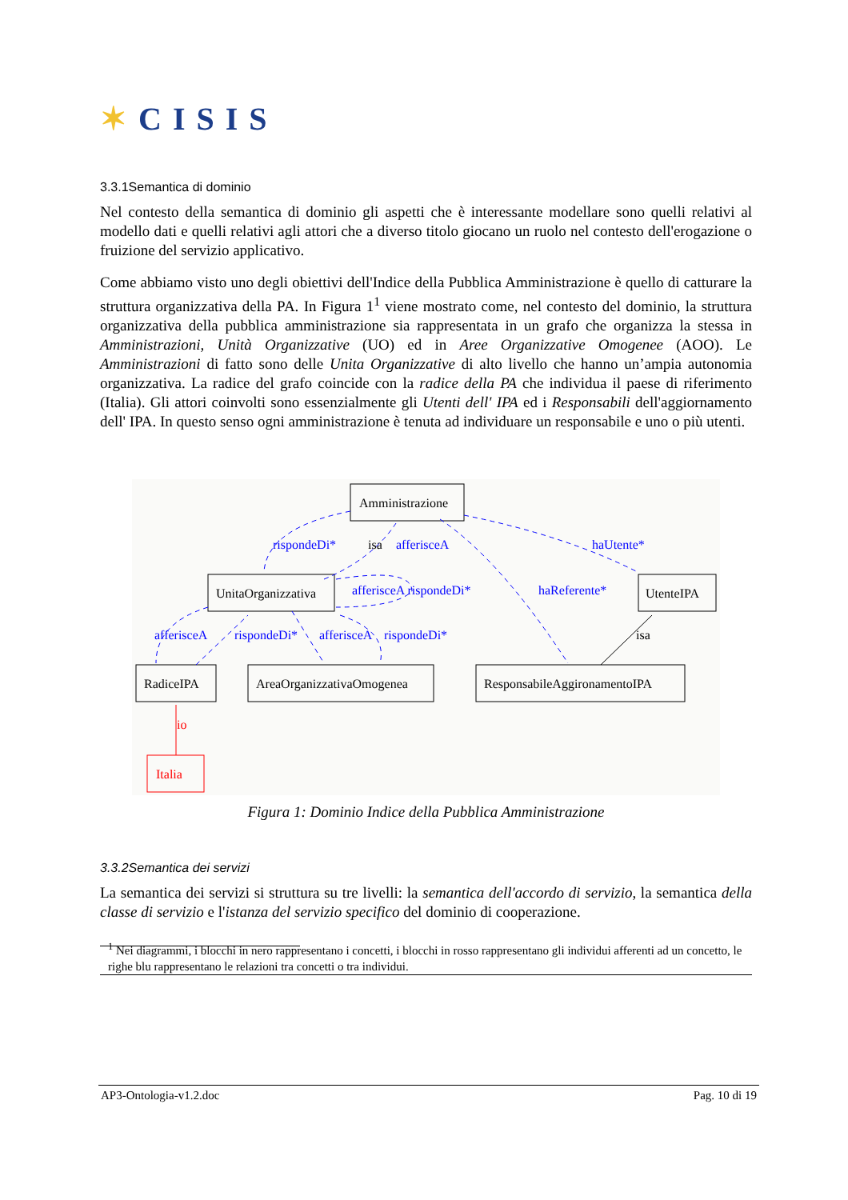✶CISIS
3.3.1Semantica di dominio
Nel contesto della semantica di dominio gli aspetti che è interessante modellare sono quelli relativi al modello dati e quelli relativi agli attori che a diverso titolo giocano un ruolo nel contesto dell'erogazione o fruizione del servizio applicativo.
Come abbiamo visto uno degli obiettivi dell'Indice della Pubblica Amministrazione è quello di catturare la struttura organizzativa della PA. In Figura 1<sup>1</sup> viene mostrato come, nel contesto del dominio, la struttura organizzativa della pubblica amministrazione sia rappresentata in un grafo che organizza la stessa in Amministrazioni, Unità Organizzative (UO) ed in Aree Organizzative Omogenee (AOO). Le Amministrazioni di fatto sono delle Unita Organizzative di alto livello che hanno un’ampia autonomia organizzativa. La radice del grafo coincide con la radice della PA che individua il paese di riferimento (Italia). Gli attori coinvolti sono essenzialmente gli Utenti dell' IPA ed i Responsabili dell'aggiornamento dell' IPA. In questo senso ogni amministrazione è tenuta ad individuare un responsabile e uno o più utenti.
rispondeDi*
afferisceA
haUtente*
afferisceA rispondeDi*
haReferente*
afferisceA
rispondeDi*
afferisceA
rispondeDi*
isa
isa
io
Amministrazione
UnitaOrganizzativa
UtenteIPA
RadiceIPA
AreaOrganizzativaOmogenea
ResponsabileAggironamentoIPA
Italia
Figura 1: Dominio Indice della Pubblica Amministrazione
3.3.2Semantica dei servizi
La semantica dei servizi si struttura su tre livelli: la semantica dell'accordo di servizio, la semantica della classe di servizio e l'istanza del servizio specifico del dominio di cooperazione.
<sup>1</sup> Nei diagrammi, i blocchi in nero rappresentano i concetti, i blocchi in rosso rappresentano gli individui afferenti ad un concetto, le righe blu rappresentano le relazioni tra concetti o tra individui.
AP3-Ontologia-v1.2.doc Pag. 10 di 19